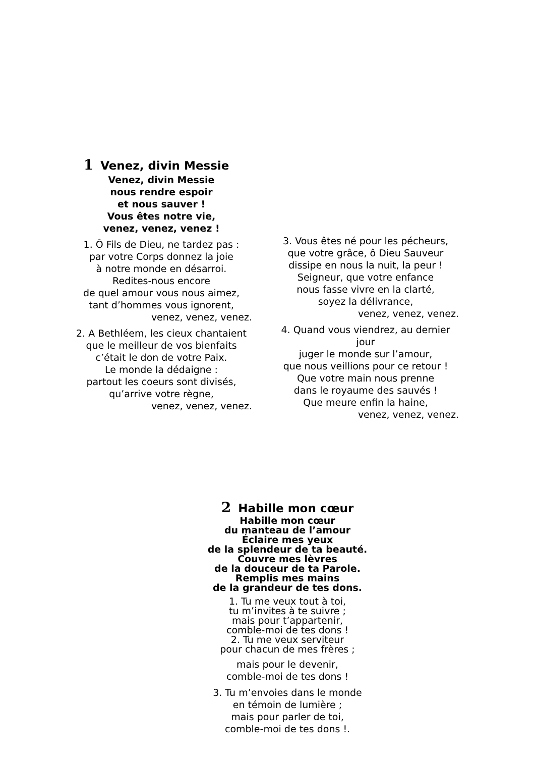1 Venez, divin Messie
Venez, divin Messie
nous rendre espoir
et nous sauver !
Vous êtes notre vie,
venez, venez, venez !
1. Ô Fils de Dieu, ne tardez pas :
par votre Corps donnez la joie
à notre monde en désarroi.
Redites-nous encore
de quel amour vous nous aimez,
tant d’hommes vous ignorent,
venez, venez, venez.
2. A Bethléem, les cieux chantaient
que le meilleur de vos bienfaits
c’était le don de votre Paix.
Le monde la dédaigne :
partout les coeurs sont divisés,
qu’arrive votre règne,
venez, venez, venez.
3. Vous êtes né pour les pécheurs,
que votre grâce, ô Dieu Sauveur
dissipe en nous la nuit, la peur !
Seigneur, que votre enfance
nous fasse vivre en la clarté,
soyez la délivrance,
venez, venez, venez.
4. Quand vous viendrez, au dernier
jour
juger le monde sur l’amour,
que nous veillions pour ce retour !
Que votre main nous prenne
dans le royaume des sauvés !
Que meure enfin la haine,
venez, venez, venez.
2 Habille mon cœur
Habille mon cœur
du manteau de l’amour
Éclaire mes yeux
de la splendeur de ta beauté.
Couvre mes lèvres
de la douceur de ta Parole.
Remplis mes mains
de la grandeur de tes dons.
1. Tu me veux tout à toi,
tu m’invites à te suivre ;
mais pour t’appartenir,
comble-moi de tes dons !
2. Tu me veux serviteur
pour chacun de mes frères ;
mais pour le devenir,
comble-moi de tes dons !
3. Tu m’envoies dans le monde
en témoin de lumière ;
mais pour parler de toi,
comble-moi de tes dons !.